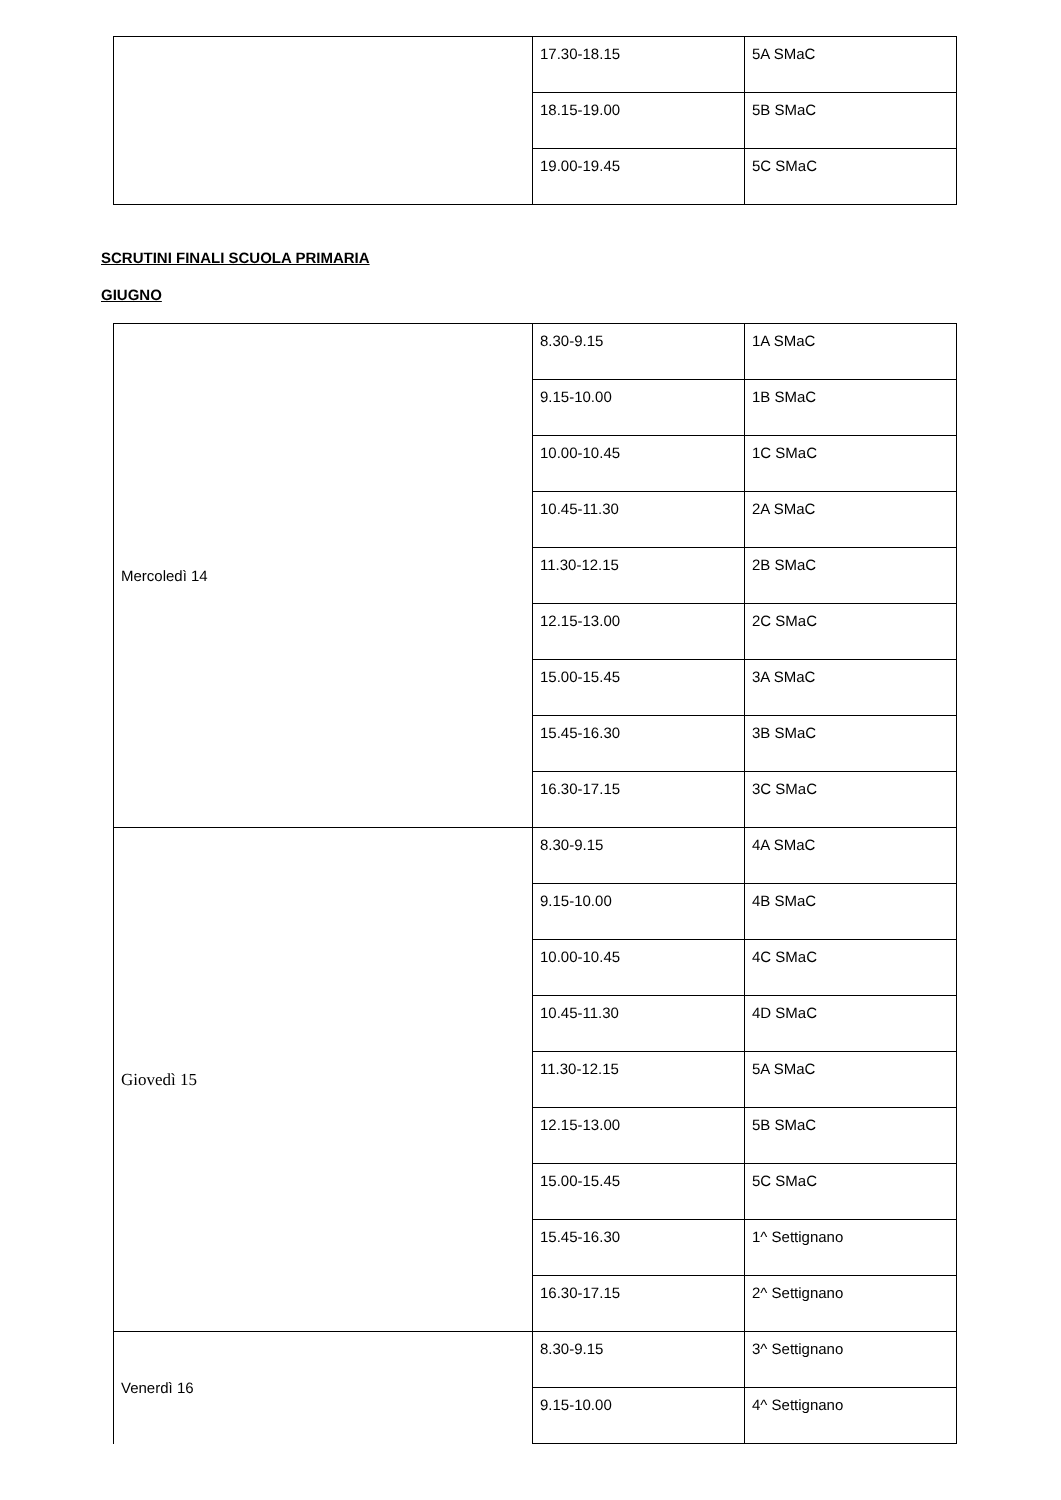| | 17.30-18.15 | 5A SMaC |
| | 18.15-19.00 | 5B SMaC |
| | 19.00-19.45 | 5C SMaC |
SCRUTINI FINALI SCUOLA PRIMARIA
GIUGNO
| Mercoledì 14 | 8.30-9.15 | 1A SMaC |
| | 9.15-10.00 | 1B SMaC |
| | 10.00-10.45 | 1C SMaC |
| | 10.45-11.30 | 2A SMaC |
| | 11.30-12.15 | 2B SMaC |
| | 12.15-13.00 | 2C SMaC |
| | 15.00-15.45 | 3A SMaC |
| | 15.45-16.30 | 3B SMaC |
| | 16.30-17.15 | 3C SMaC |
| Giovedì 15 | 8.30-9.15 | 4A SMaC |
| | 9.15-10.00 | 4B SMaC |
| | 10.00-10.45 | 4C SMaC |
| | 10.45-11.30 | 4D SMaC |
| | 11.30-12.15 | 5A SMaC |
| | 12.15-13.00 | 5B SMaC |
| | 15.00-15.45 | 5C SMaC |
| | 15.45-16.30 | 1^ Settignano |
| | 16.30-17.15 | 2^ Settignano |
| Venerdì 16 | 8.30-9.15 | 3^ Settignano |
| | 9.15-10.00 | 4^ Settignano |